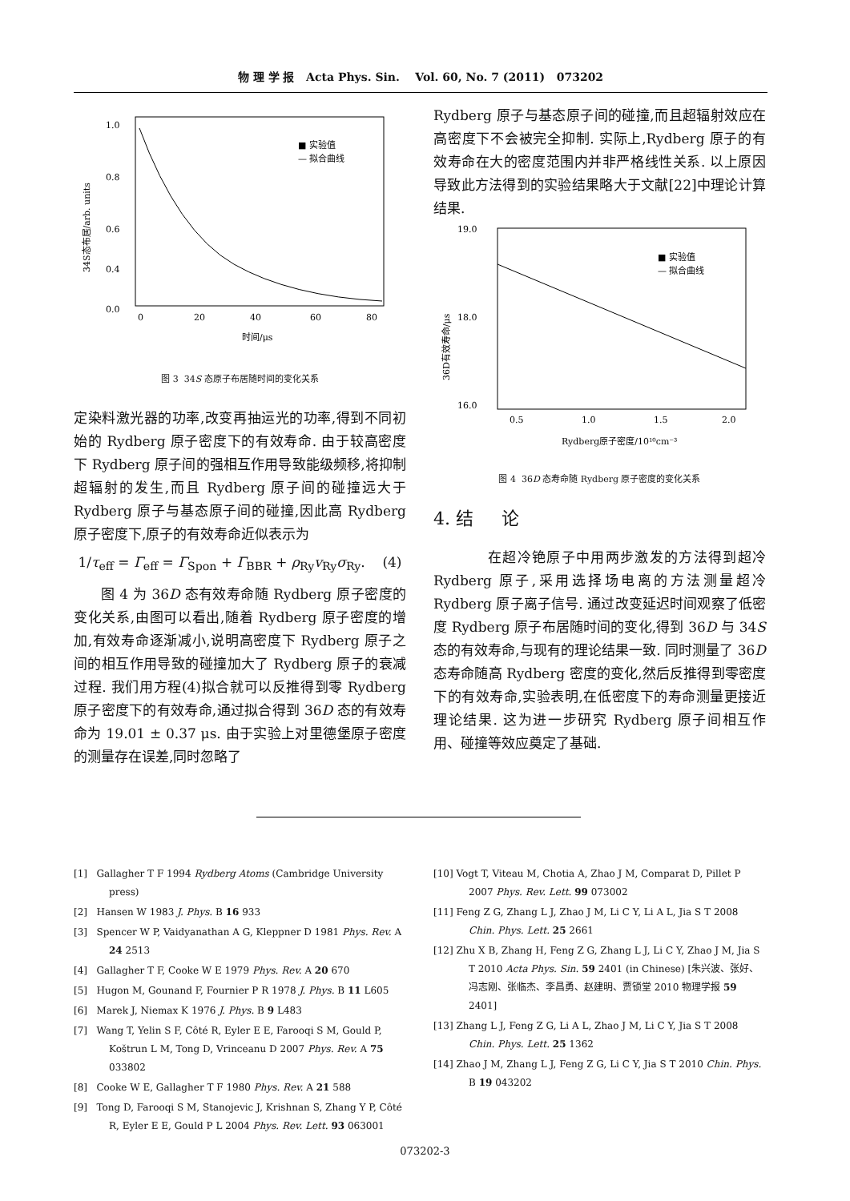物 理 学 报 Acta Phys. Sin. Vol. 60, No. 7 (2011) 073202
1.0
0.8
0.6
0.4
0.0
0
20
40
60
80
■ 实验值
— 拟合曲线
时间/μs
34S态布居/arb. units
图 3 34S 态原子布居随时间的变化关系
定染料激光器的功率,改变再抽运光的功率,得到不同初始的 Rydberg 原子密度下的有效寿命. 由于较高密度下 Rydberg 原子间的强相互作用导致能级频移,将抑制超辐射的发生,而且 Rydberg 原子间的碰撞远大于 Rydberg 原子与基态原子间的碰撞,因此高 Rydberg 原子密度下,原子的有效寿命近似表示为
1/τ<sub>eff</sub> = Γ<sub>eff</sub> = Γ<sub>Spon</sub> + Γ<sub>BBR</sub> + ρ<sub>Ry</sub>v<sub>Ry</sub>σ<sub>Ry</sub>. (4)
图 4 为 36D 态有效寿命随 Rydberg 原子密度的变化关系,由图可以看出,随着 Rydberg 原子密度的增加,有效寿命逐渐减小,说明高密度下 Rydberg 原子之间的相互作用导致的碰撞加大了 Rydberg 原子的衰减过程. 我们用方程(4)拟合就可以反推得到零 Rydberg 原子密度下的有效寿命,通过拟合得到 36D 态的有效寿命为 19.01 ± 0.37 μs. 由于实验上对里德堡原子密度的测量存在误差,同时忽略了
Rydberg 原子与基态原子间的碰撞,而且超辐射效应在高密度下不会被完全抑制. 实际上,Rydberg 原子的有效寿命在大的密度范围内并非严格线性关系. 以上原因导致此方法得到的实验结果略大于文献[22]中理论计算结果.
19.0
18.0
16.0
0.5
1.0
1.5
2.0
■ 实验值
— 拟合曲线
Rydberg原子密度/10¹⁰cm⁻³
36D有效寿命/μs
图 4 36D 态寿命随 Rydberg 原子密度的变化关系
4. 结 论
在超冷铯原子中用两步激发的方法得到超冷 Rydberg 原子,采用选择场电离的方法测量超冷 Rydberg 原子离子信号. 通过改变延迟时间观察了低密度 Rydberg 原子布居随时间的变化,得到 36D 与 34S 态的有效寿命,与现有的理论结果一致. 同时测量了 36D 态寿命随高 Rydberg 密度的变化,然后反推得到零密度下的有效寿命,实验表明,在低密度下的寿命测量更接近理论结果. 这为进一步研究 Rydberg 原子间相互作用、碰撞等效应奠定了基础.
[1] Gallagher T F 1994 Rydberg Atoms (Cambridge University press)
[2] Hansen W 1983 J. Phys. B 16 933
[3] Spencer W P, Vaidyanathan A G, Kleppner D 1981 Phys. Rev. A 24 2513
[4] Gallagher T F, Cooke W E 1979 Phys. Rev. A 20 670
[5] Hugon M, Gounand F, Fournier P R 1978 J. Phys. B 11 L605
[6] Marek J, Niemax K 1976 J. Phys. B 9 L483
[7] Wang T, Yelin S F, Côté R, Eyler E E, Farooqi S M, Gould P, Koštrun L M, Tong D, Vrinceanu D 2007 Phys. Rev. A 75 033802
[8] Cooke W E, Gallagher T F 1980 Phys. Rev. A 21 588
[9] Tong D, Farooqi S M, Stanojevic J, Krishnan S, Zhang Y P, Côté R, Eyler E E, Gould P L 2004 Phys. Rev. Lett. 93 063001
[10] Vogt T, Viteau M, Chotia A, Zhao J M, Comparat D, Pillet P 2007 Phys. Rev. Lett. 99 073002
[11] Feng Z G, Zhang L J, Zhao J M, Li C Y, Li A L, Jia S T 2008 Chin. Phys. Lett. 25 2661
[12] Zhu X B, Zhang H, Feng Z G, Zhang L J, Li C Y, Zhao J M, Jia S T 2010 Acta Phys. Sin. 59 2401 (in Chinese) [朱兴波、张好、冯志刚、张临杰、李昌勇、赵建明、贾锁堂 2010 物理学报 59 2401]
[13] Zhang L J, Feng Z G, Li A L, Zhao J M, Li C Y, Jia S T 2008 Chin. Phys. Lett. 25 1362
[14] Zhao J M, Zhang L J, Feng Z G, Li C Y, Jia S T 2010 Chin. Phys. B 19 043202
073202-3